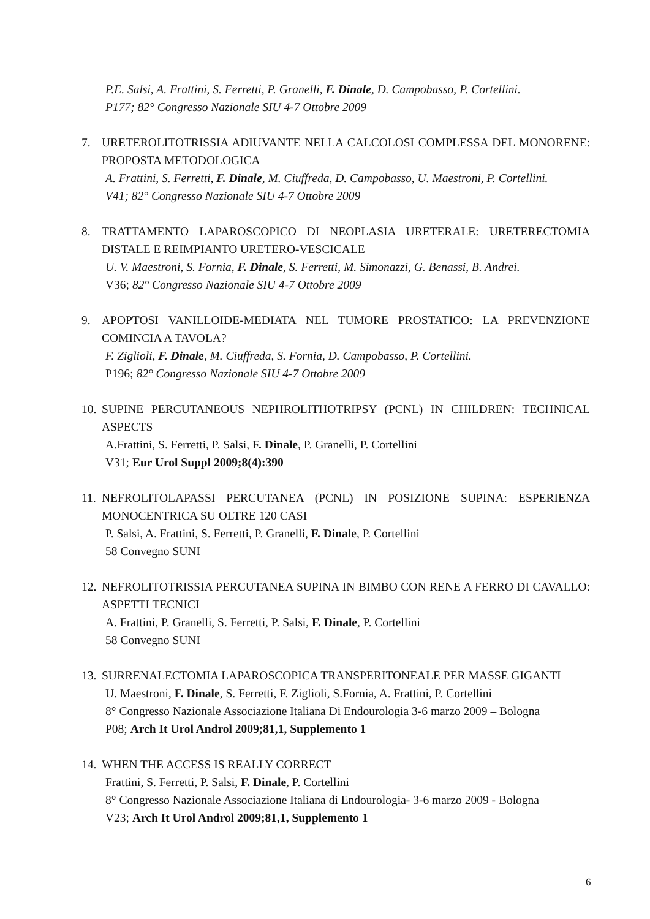P.E. Salsi, A. Frattini, S. Ferretti, P. Granelli, F. Dinale, D. Campobasso, P. Cortellini.
P177; 82° Congresso Nazionale SIU 4-7 Ottobre 2009
7. URETEROLITOTRISSIA ADIUVANTE NELLA CALCOLOSI COMPLESSA DEL MONORENE: PROPOSTA METODOLOGICA
A. Frattini, S. Ferretti, F. Dinale, M. Ciuffreda, D. Campobasso, U. Maestroni, P. Cortellini.
V41; 82° Congresso Nazionale SIU 4-7 Ottobre 2009
8. TRATTAMENTO LAPAROSCOPICO DI NEOPLASIA URETERALE: URETERECTOMIA DISTALE E REIMPIANTO URETERO-VESCICALE
U. V. Maestroni, S. Fornia, F. Dinale, S. Ferretti, M. Simonazzi, G. Benassi, B. Andrei.
V36; 82° Congresso Nazionale SIU 4-7 Ottobre 2009
9. APOPTOSI VANILLOIDE-MEDIATA NEL TUMORE PROSTATICO: LA PREVENZIONE COMINCIA A TAVOLA?
F. Ziglioli, F. Dinale, M. Ciuffreda, S. Fornia, D. Campobasso, P. Cortellini.
P196; 82° Congresso Nazionale SIU 4-7 Ottobre 2009
10.
SUPINE PERCUTANEOUS NEPHROLITHOTRIPSY (PCNL) IN CHILDREN: TECHNICAL ASPECTS
A.Frattini, S. Ferretti, P. Salsi, F. Dinale, P. Granelli, P. Cortellini
V31; Eur Urol Suppl 2009;8(4):390
11.
NEFROLITOLAPASSI PERCUTANEA (PCNL) IN POSIZIONE SUPINA: ESPERIENZA MONOCENTRICA SU OLTRE 120 CASI
P. Salsi, A. Frattini, S. Ferretti, P. Granelli, F. Dinale, P. Cortellini
58 Convegno SUNI
12.
NEFROLITOTRISSIA PERCUTANEA SUPINA IN BIMBO CON RENE A FERRO DI CAVALLO: ASPETTI TECNICI
A. Frattini, P. Granelli, S. Ferretti, P. Salsi, F. Dinale, P. Cortellini
58 Convegno SUNI
13.
SURRENALECTOMIA LAPAROSCOPICA TRANSPERITONEALE PER MASSE GIGANTI
U. Maestroni, F. Dinale, S. Ferretti, F. Ziglioli, S.Fornia, A. Frattini, P. Cortellini
8° Congresso Nazionale Associazione Italiana Di Endourologia 3-6 marzo 2009 – Bologna
P08; Arch It Urol Androl 2009;81,1, Supplemento 1
14.
WHEN THE ACCESS IS REALLY CORRECT
Frattini, S. Ferretti, P. Salsi, F. Dinale, P. Cortellini
8° Congresso Nazionale Associazione Italiana di Endourologia- 3-6 marzo 2009 - Bologna
V23; Arch It Urol Androl 2009;81,1, Supplemento 1
6